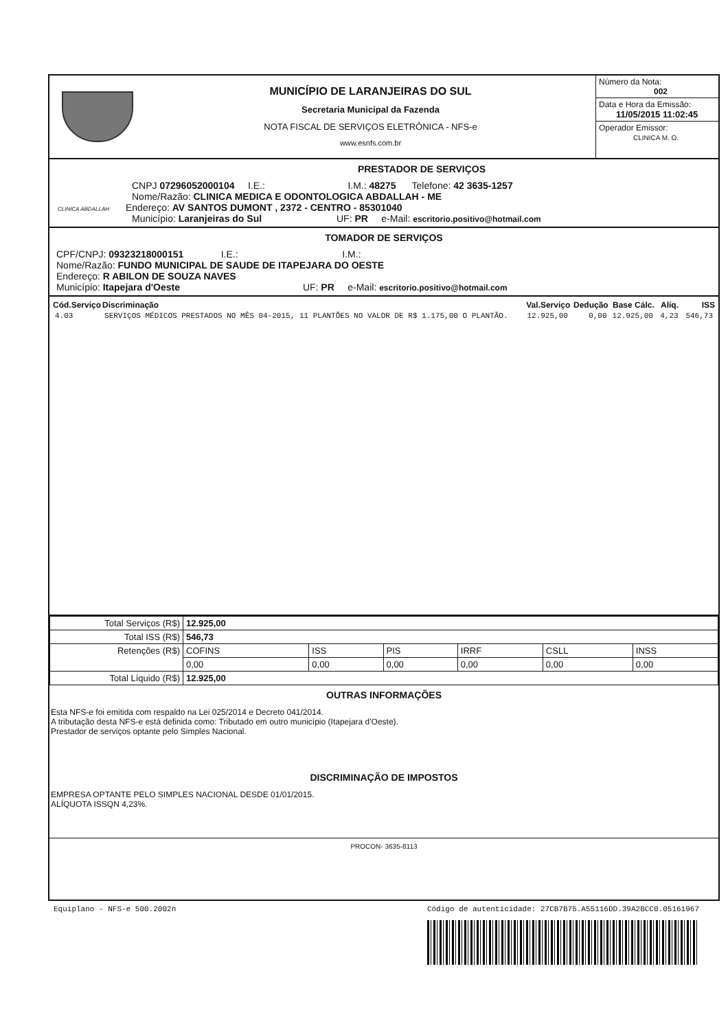MUNICÍPIO DE LARANJEIRAS DO SUL
Secretaria Municipal da Fazenda
NOTA FISCAL DE SERVIÇOS ELETRÔNICA - NFS-e
www.esnfs.com.br
Número da Nota:
002
Data e Hora da Emissão:
11/05/2015 11:02:45
Operador Emissor:
CLINICA M. O.
PRESTADOR DE SERVIÇOS
CNPJ 07296052000104 I.E.: I.M.: 48275 Telefone: 42 3635-1257
Nome/Razão: CLINICA MEDICA E ODONTOLOGICA ABDALLAH - ME
CLINICA ABDALLAH Endereço: AV SANTOS DUMONT , 2372 - CENTRO - 85301040
Município: Laranjeiras do Sul UF: PR e-Mail: escritorio.positivo@hotmail.com
TOMADOR DE SERVIÇOS
CPF/CNPJ: 09323218000151 I.E.: I.M.:
Nome/Razão: FUNDO MUNICIPAL DE SAUDE DE ITAPEJARA DO OESTE
Endereço: R ABILON DE SOUZA NAVES
Município: Itapejara d'Oeste UF: PR e-Mail: escritorio.positivo@hotmail.com
| Cód.Serviço | Discriminação | Val.Serviço | Dedução | Base Cálc. | Alíq. | ISS |
| --- | --- | --- | --- | --- | --- | --- |
| 4.03 | SERVIÇOS MÉDICOS PRESTADOS NO MÊS 04-2015, 11 PLANTÕES NO VALOR DE R$ 1.175,00 O PLANTÃO. | 12.925,00 | 0,00 | 12.925,00 | 4,23 | 546,73 |
| Total Serviços (R$) | 12.925,00 | | | | | |
| Total ISS (R$) | 546,73 | | | | | |
| Retenções (R$) | COFINS | ISS | PIS | IRRF | CSLL | INSS |
| | 0,00 | 0,00 | 0,00 | 0,00 | 0,00 | 0,00 |
| Total Líquido (R$) | 12.925,00 | | | | | |
OUTRAS INFORMAÇÕES
Esta NFS-e foi emitida com respaldo na Lei 025/2014 e Decreto 041/2014.
A tributação desta NFS-e está definida como: Tributado em outro município (Itapejara d'Oeste).
Prestador de serviços optante pelo Simples Nacional.
DISCRIMINAÇÃO DE IMPOSTOS
EMPRESA OPTANTE PELO SIMPLES NACIONAL DESDE 01/01/2015.
ALÍQUOTA ISSQN 4,23%.
PROCON- 3635-8113
Equiplano - NFS-e 500.2002n Código de autenticidade: 27CB7B75.A55116DD.39A2BCC0.05161967